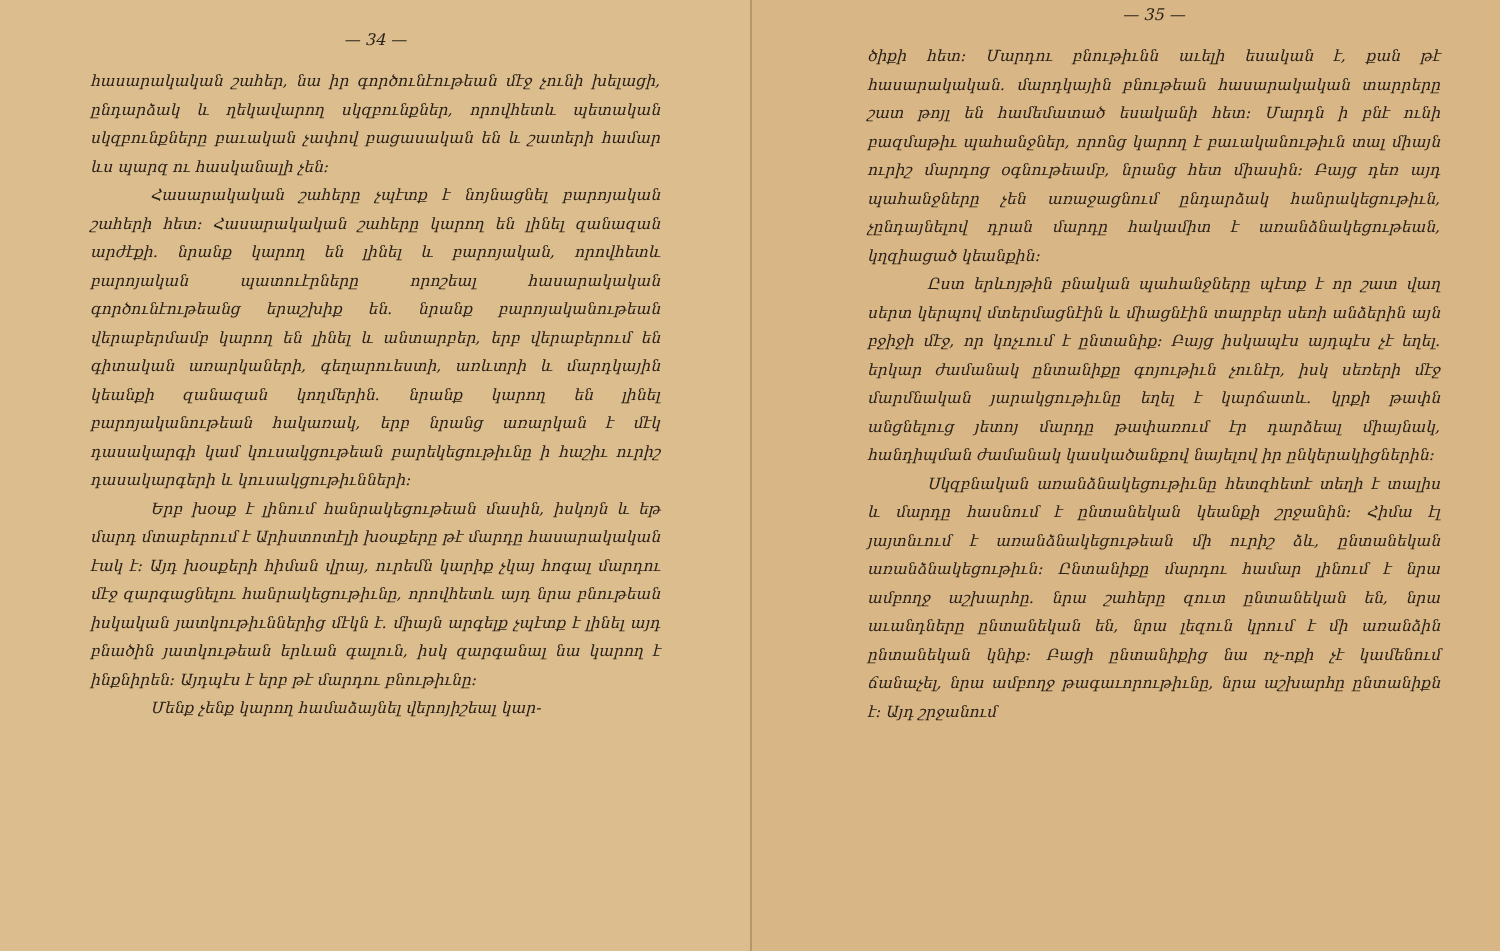— 34 —
հասարակական շահեր, նա իր գործունէութեան մէջ չունի խելացի, ընդարձակ և ղեկավարող սկզբունքներ, որովհետև պետական սկզբունքները բաւական չափով բացասական են և շատերի համար ևս պարզ ու հասկանալի չեն:
Հասարակական շահերը չպէտք է նոյնացնել բարոյական շահերի հետ: Հասարակական շահերը կարող են լինել զանազան արժէքի. նրանք կարող են լինել և բարոյական, որովհետև բարոյական պատուէրները որոշեալ հասարակական գործունէութեանց երաշխիք են. նրանք բարոյականութեան վերաբերմամբ կարող են լինել և անտարբեր, երբ վերաբերում են գիտական առարկաների, գեղարուեստի, առևտրի և մարդկային կեանքի զանազան կողմերին. նրանք կարող են լինել բարոյականութեան հակառակ, երբ նրանց առարկան է մէկ դասակարգի կամ կուսակցութեան բարեկեցութիւնը ի հաշիւ ուրիշ դասակարգերի և կուսակցութիւնների:
Երբ խօսք է լինում հանրակեցութեան մասին, իսկոյն և եթ մարդ մտաբերում է Արիստոտէլի խօսքերը թէ մարդը հասարակական էակ է: Այդ խօսքերի հիման վրայ, ուրեմն կարիք չկայ հոգալ մարդու մէջ զարգացնելու հանրակեցութիւնը, որովհետև այդ նրա բնութեան իսկական յատկութիւններից մէկն է. միայն արգելք չպէտք է լինել այդ բնածին յատկութեան երևան գալուն, իսկ զարգանալ նա կարող է ինքնիրեն: Այդպէս է երբ թէ մարդու բնութիւնը:
Մենք չենք կարող համաձայնել վերոյիշեալ կար-
— 35 —
ծիքի հետ: Մարդու բնութիւնն աւելի եսական է, քան թէ հասարակական. մարդկային բնութեան հասարակական տարրերը շատ թոյլ են համեմատած եսականի հետ: Մարդն ի բնէ ունի բազմաթիւ պահանջներ, որոնց կարող է բաւականութիւն տալ միայն ուրիշ մարդոց օգնութեամբ, նրանց հետ միասին: Բայց դեռ այդ պահանջները չեն առաջացնում ընդարձակ հանրակեցութիւն, չընդայնելով դրան մարդը հակամիտ է առանձնակեցութեան, կղզիացած կեանքին:
Ըստ երևոյթին բնական պահանջները պէտք է որ շատ վաղ սերտ կերպով մտերմացնէին և միացնէին տարբեր սեռի անձերին այն բջիջի մէջ, որ կոչւում է ընտանիք: Բայց իսկապէս այդպէս չէ եղել. երկար ժամանակ ընտանիքը գոյութիւն չունէր, իսկ սեռերի մէջ մարմնական յարակցութիւնը եղել է կարճատև. կրքի թափն անցնելուց յետոյ մարդը թափառում էր դարձեալ միայնակ, հանդիպման ժամանակ կասկածանքով նայելով իր ընկերակիցներին:
Սկզբնական առանձնակեցութիւնը հետզհետէ տեղի է տալիս և մարդը հասնում է ընտանեկան կեանքի շրջանին: Հիմա էլ յայտնւում է առանձնակեցութեան մի ուրիշ ձև, ընտանեկան առանձնակեցութիւն: Ընտանիքը մարդու համար լինում է նրա ամբողջ աշխարհը. նրա շահերը զուտ ընտանեկան են, նրա աւանդները ընտանեկան են, նրա լեզուն կրում է մի առանձին ընտանեկան կնիք: Բացի ընտանիքից նա ոչ-ոքի չէ կամենում ճանաչել, նրա ամբողջ թագաւորութիւնը, նրա աշխարհը ընտանիքն է: Այդ շրջանում